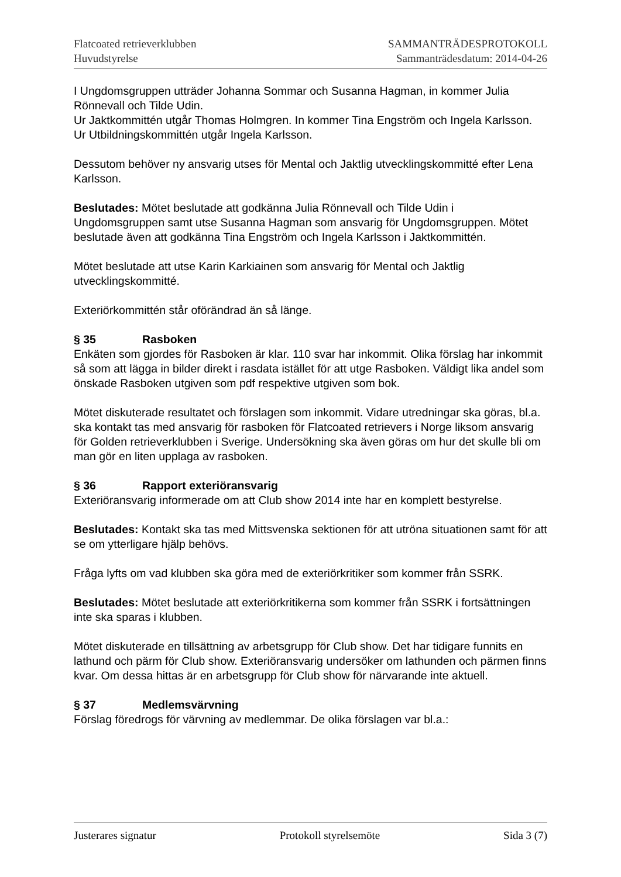Flatcoated retrieverklubben
Huvudstyrelse
SAMMANTRÄDESPROTOKOLL
Sammanträdesdatum: 2014-04-26
I Ungdomsgruppen utträder Johanna Sommar och Susanna Hagman, in kommer Julia Rönnevall och Tilde Udin.
Ur Jaktkommittén utgår Thomas Holmgren. In kommer Tina Engström och Ingela Karlsson.
Ur Utbildningskommittén utgår Ingela Karlsson.
Dessutom behöver ny ansvarig utses för Mental och Jaktlig utvecklingskommitté efter Lena Karlsson.
Beslutades: Mötet beslutade att godkänna Julia Rönnevall och Tilde Udin i Ungdomsgruppen samt utse Susanna Hagman som ansvarig för Ungdomsgruppen. Mötet beslutade även att godkänna Tina Engström och Ingela Karlsson i Jaktkommittén.
Mötet beslutade att utse Karin Karkiainen som ansvarig för Mental och Jaktlig utvecklingskommitté.
Exteriörkommittén står oförändrad än så länge.
§ 35 Rasboken
Enkäten som gjordes för Rasboken är klar. 110 svar har inkommit. Olika förslag har inkommit så som att lägga in bilder direkt i rasdata istället för att utge Rasboken. Väldigt lika andel som önskade Rasboken utgiven som pdf respektive utgiven som bok.
Mötet diskuterade resultatet och förslagen som inkommit. Vidare utredningar ska göras, bl.a. ska kontakt tas med ansvarig för rasboken för Flatcoated retrievers i Norge liksom ansvarig för Golden retrieverklubben i Sverige. Undersökning ska även göras om hur det skulle bli om man gör en liten upplaga av rasboken.
§ 36 Rapport exteriöransvarig
Exteriöransvarig informerade om att Club show 2014 inte har en komplett bestyrelse.
Beslutades: Kontakt ska tas med Mittsvenska sektionen för att utröna situationen samt för att se om ytterligare hjälp behövs.
Fråga lyfts om vad klubben ska göra med de exteriörkritiker som kommer från SSRK.
Beslutades: Mötet beslutade att exteriörkritikerna som kommer från SSRK i fortsättningen inte ska sparas i klubben.
Mötet diskuterade en tillsättning av arbetsgrupp för Club show. Det har tidigare funnits en lathund och pärm för Club show. Exteriöransvarig undersöker om lathunden och pärmen finns kvar. Om dessa hittas är en arbetsgrupp för Club show för närvarande inte aktuell.
§ 37 Medlemsvärvning
Förslag föredrogs för värvning av medlemmar. De olika förslagen var bl.a.:
Justerares signatur Protokoll styrelsemöte Sida 3 (7)